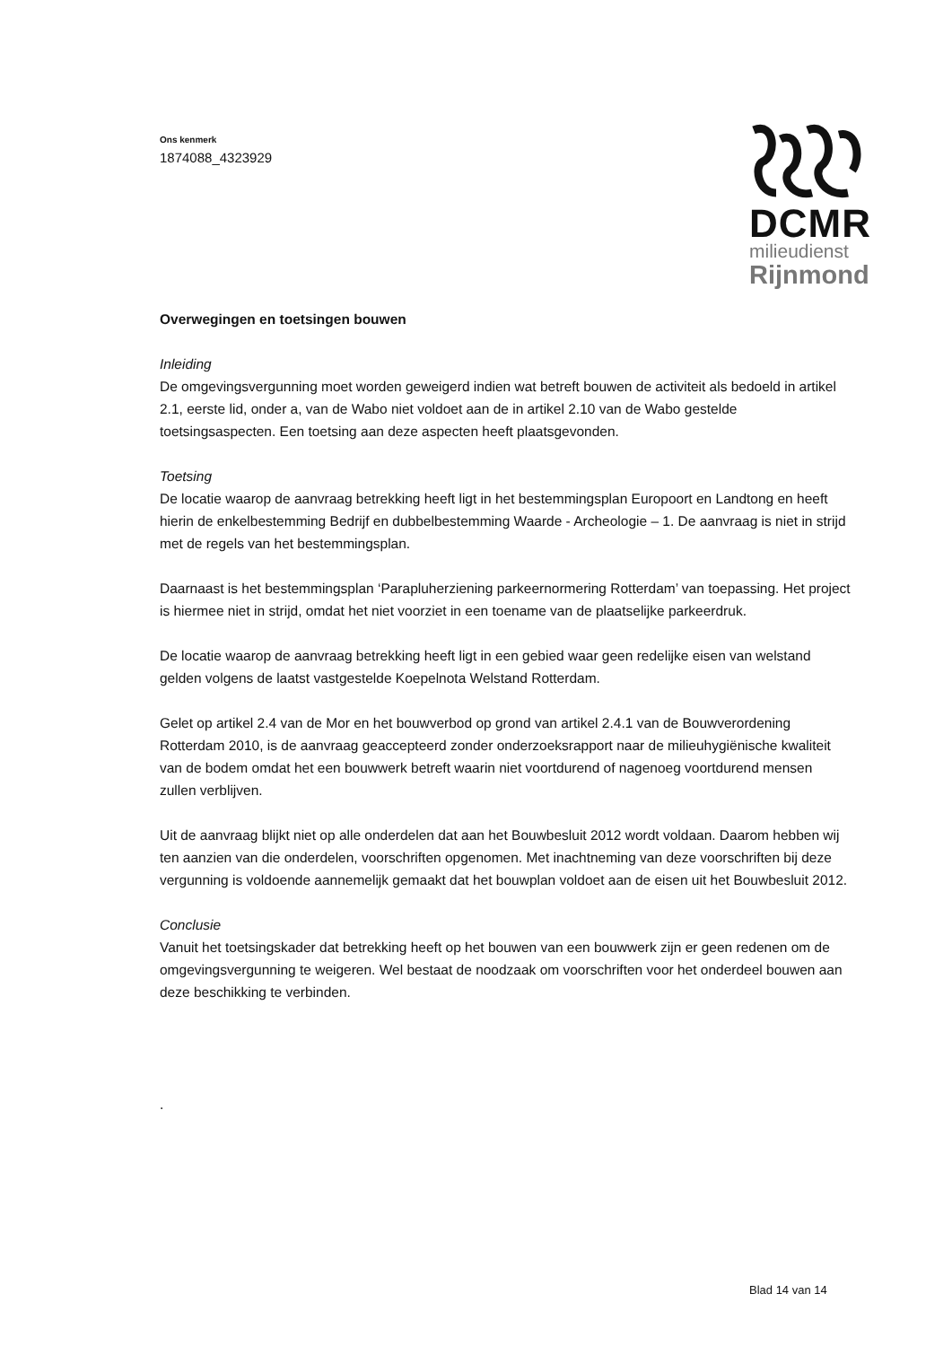Ons kenmerk
1874088_4323929
DCMR
milieudienst
Rijnmond
Overwegingen en toetsingen bouwen
Inleiding
De omgevingsvergunning moet worden geweigerd indien wat betreft bouwen de activiteit als bedoeld in artikel 2.1, eerste lid, onder a, van de Wabo niet voldoet aan de in artikel 2.10 van de Wabo gestelde toetsingsaspecten. Een toetsing aan deze aspecten heeft plaatsgevonden.
Toetsing
De locatie waarop de aanvraag betrekking heeft ligt in het bestemmingsplan Europoort en Landtong en heeft hierin de enkelbestemming Bedrijf en dubbelbestemming Waarde - Archeologie – 1. De aanvraag is niet in strijd met de regels van het bestemmingsplan.
Daarnaast is het bestemmingsplan ‘Parapluherziening parkeernormering Rotterdam’ van toepassing. Het project is hiermee niet in strijd, omdat het niet voorziet in een toename van de plaatselijke parkeerdruk.
De locatie waarop de aanvraag betrekking heeft ligt in een gebied waar geen redelijke eisen van welstand gelden volgens de laatst vastgestelde Koepelnota Welstand Rotterdam.
Gelet op artikel 2.4 van de Mor en het bouwverbod op grond van artikel 2.4.1 van de Bouwverordening Rotterdam 2010, is de aanvraag geaccepteerd zonder onderzoeksrapport naar de milieuhygiënische kwaliteit van de bodem omdat het een bouwwerk betreft waarin niet voortdurend of nagenoeg voortdurend mensen zullen verblijven.
Uit de aanvraag blijkt niet op alle onderdelen dat aan het Bouwbesluit 2012 wordt voldaan. Daarom hebben wij ten aanzien van die onderdelen, voorschriften opgenomen. Met inachtneming van deze voorschriften bij deze vergunning is voldoende aannemelijk gemaakt dat het bouwplan voldoet aan de eisen uit het Bouwbesluit 2012.
Conclusie
Vanuit het toetsingskader dat betrekking heeft op het bouwen van een bouwwerk zijn er geen redenen om de omgevingsvergunning te weigeren. Wel bestaat de noodzaak om voorschriften voor het onderdeel bouwen aan deze beschikking te verbinden.
.
Blad 14 van 14